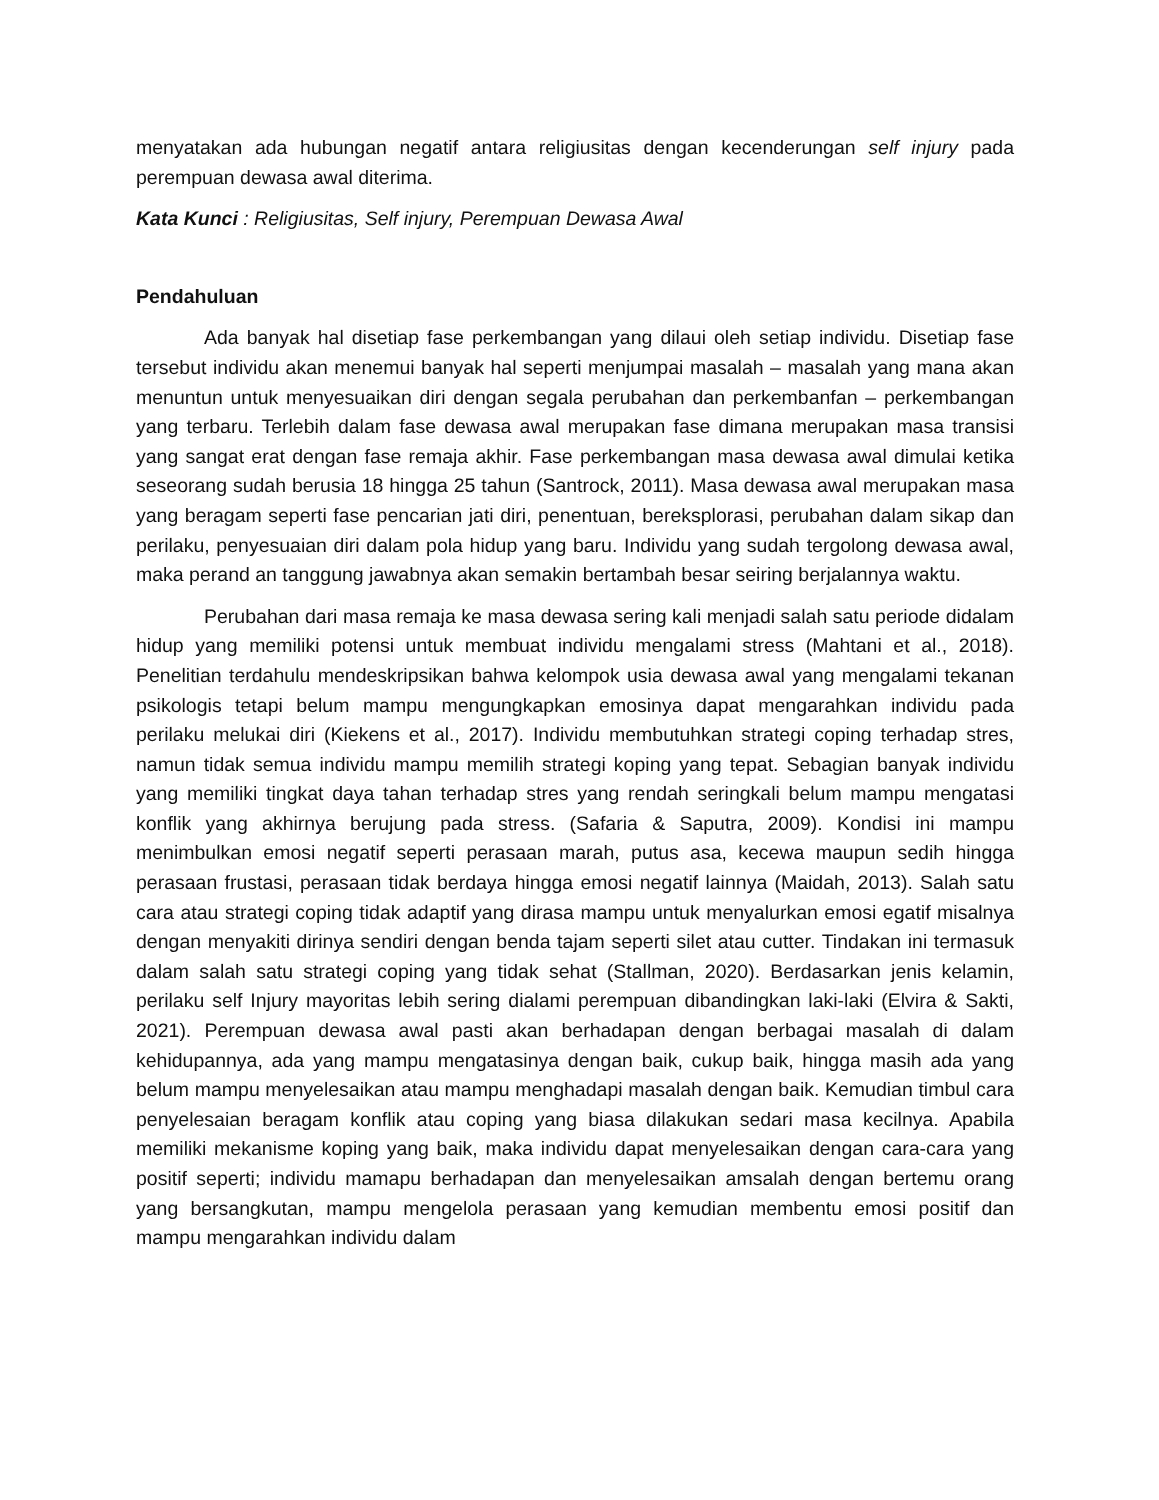menyatakan ada hubungan negatif antara religiusitas dengan kecenderungan self injury pada perempuan dewasa awal diterima.
Kata Kunci : Religiusitas, Self injury, Perempuan Dewasa Awal
Pendahuluan
Ada banyak hal disetiap fase perkembangan yang dilaui oleh setiap individu. Disetiap fase tersebut individu akan menemui banyak hal seperti menjumpai masalah – masalah yang mana akan menuntun untuk menyesuaikan diri dengan segala perubahan dan perkembanfan – perkembangan yang terbaru. Terlebih dalam fase dewasa awal merupakan fase dimana merupakan masa transisi yang sangat erat dengan fase remaja akhir. Fase perkembangan masa dewasa awal dimulai ketika seseorang sudah berusia 18 hingga 25 tahun (Santrock, 2011). Masa dewasa awal merupakan masa yang beragam seperti fase pencarian jati diri, penentuan, bereksplorasi, perubahan dalam sikap dan perilaku, penyesuaian diri dalam pola hidup yang baru. Individu yang sudah tergolong dewasa awal, maka perand an tanggung jawabnya akan semakin bertambah besar seiring berjalannya waktu.
Perubahan dari masa remaja ke masa dewasa sering kali menjadi salah satu periode didalam hidup yang memiliki potensi untuk membuat individu mengalami stress (Mahtani et al., 2018). Penelitian terdahulu mendeskripsikan bahwa kelompok usia dewasa awal yang mengalami tekanan psikologis tetapi belum mampu mengungkapkan emosinya dapat mengarahkan individu pada perilaku melukai diri (Kiekens et al., 2017). Individu membutuhkan strategi coping terhadap stres, namun tidak semua individu mampu memilih strategi koping yang tepat. Sebagian banyak individu yang memiliki tingkat daya tahan terhadap stres yang rendah seringkali belum mampu mengatasi konflik yang akhirnya berujung pada stress. (Safaria & Saputra, 2009). Kondisi ini mampu menimbulkan emosi negatif seperti perasaan marah, putus asa, kecewa maupun sedih hingga perasaan frustasi, perasaan tidak berdaya hingga emosi negatif lainnya (Maidah, 2013). Salah satu cara atau strategi coping tidak adaptif yang dirasa mampu untuk menyalurkan emosi egatif misalnya dengan menyakiti dirinya sendiri dengan benda tajam seperti silet atau cutter. Tindakan ini termasuk dalam salah satu strategi coping yang tidak sehat (Stallman, 2020). Berdasarkan jenis kelamin, perilaku self Injury mayoritas lebih sering dialami perempuan dibandingkan laki-laki (Elvira & Sakti, 2021). Perempuan dewasa awal pasti akan berhadapan dengan berbagai masalah di dalam kehidupannya, ada yang mampu mengatasinya dengan baik, cukup baik, hingga masih ada yang belum mampu menyelesaikan atau mampu menghadapi masalah dengan baik. Kemudian timbul cara penyelesaian beragam konflik atau coping yang biasa dilakukan sedari masa kecilnya. Apabila memiliki mekanisme koping yang baik, maka individu dapat menyelesaikan dengan cara-cara yang positif seperti; individu mamapu berhadapan dan menyelesaikan amsalah dengan bertemu orang yang bersangkutan, mampu mengelola perasaan yang kemudian membentu emosi positif dan mampu mengarahkan individu dalam